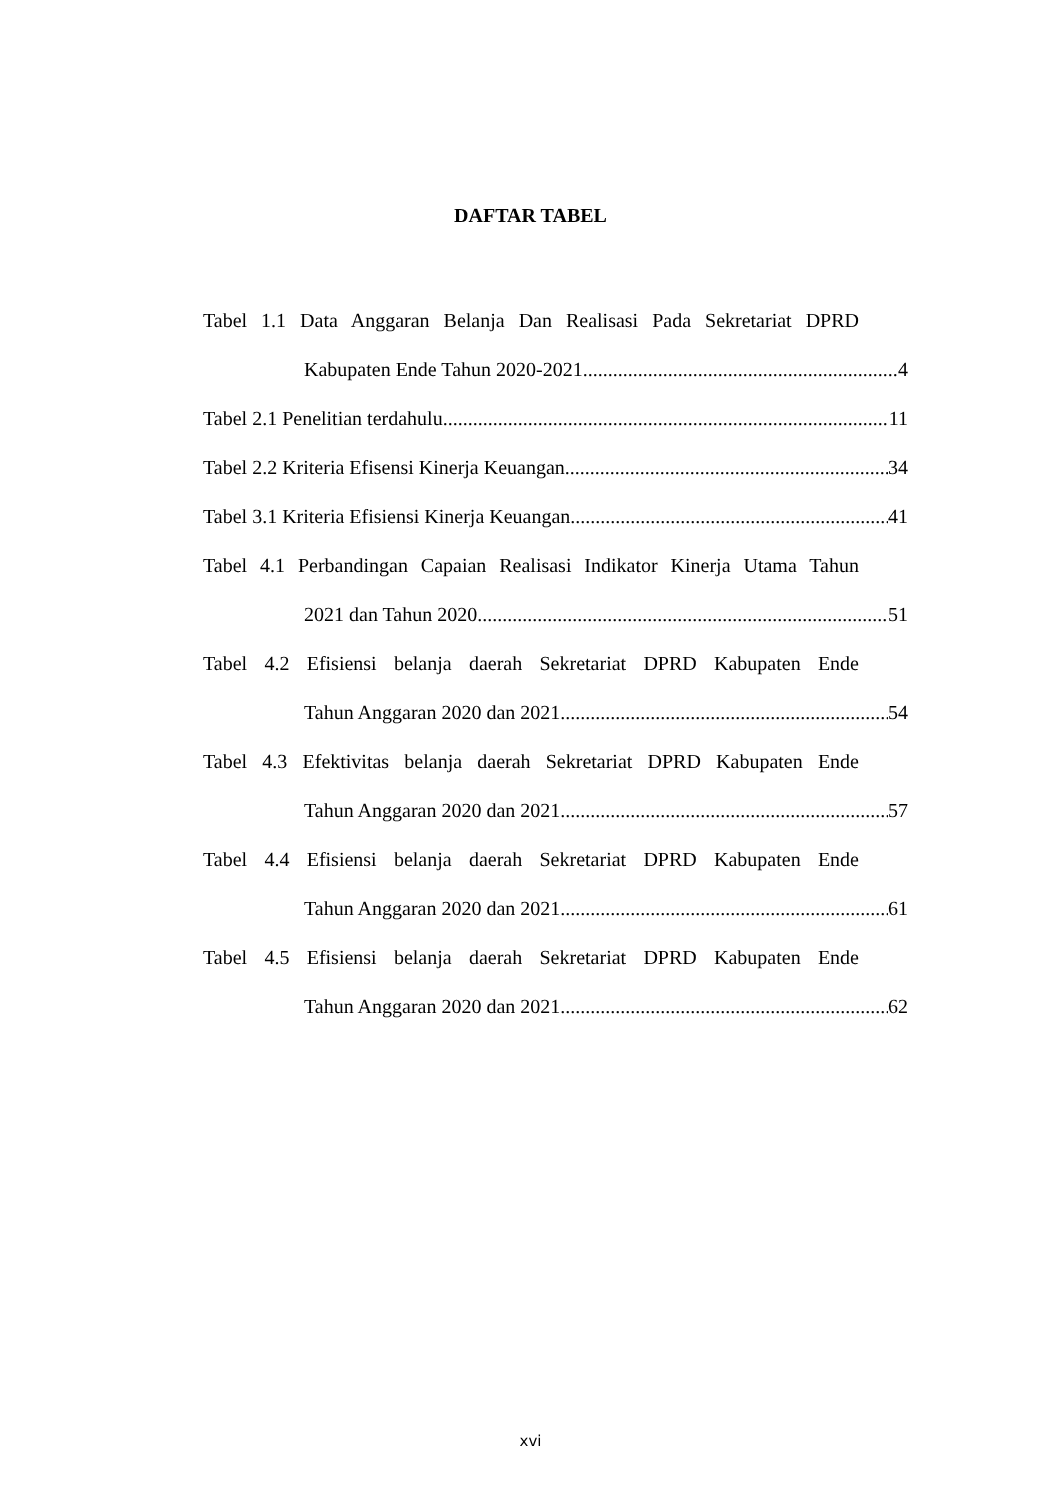DAFTAR TABEL
Tabel 1.1 Data Anggaran Belanja Dan Realisasi Pada Sekretariat DPRD
Kabupaten Ende Tahun 2020-2021 4
Tabel 2.1 Penelitian terdahulu 11
Tabel 2.2 Kriteria Efisensi Kinerja Keuangan 34
Tabel 3.1 Kriteria Efisiensi Kinerja Keuangan 41
Tabel 4.1 Perbandingan Capaian Realisasi Indikator Kinerja Utama Tahun
2021 dan Tahun 2020 51
Tabel 4.2 Efisiensi belanja daerah Sekretariat DPRD Kabupaten Ende
Tahun Anggaran 2020 dan 2021 54
Tabel 4.3 Efektivitas belanja daerah Sekretariat DPRD Kabupaten Ende
Tahun Anggaran 2020 dan 2021 57
Tabel 4.4 Efisiensi belanja daerah Sekretariat DPRD Kabupaten Ende
Tahun Anggaran 2020 dan 2021 61
Tabel 4.5 Efisiensi belanja daerah Sekretariat DPRD Kabupaten Ende
Tahun Anggaran 2020 dan 2021 62
xvi